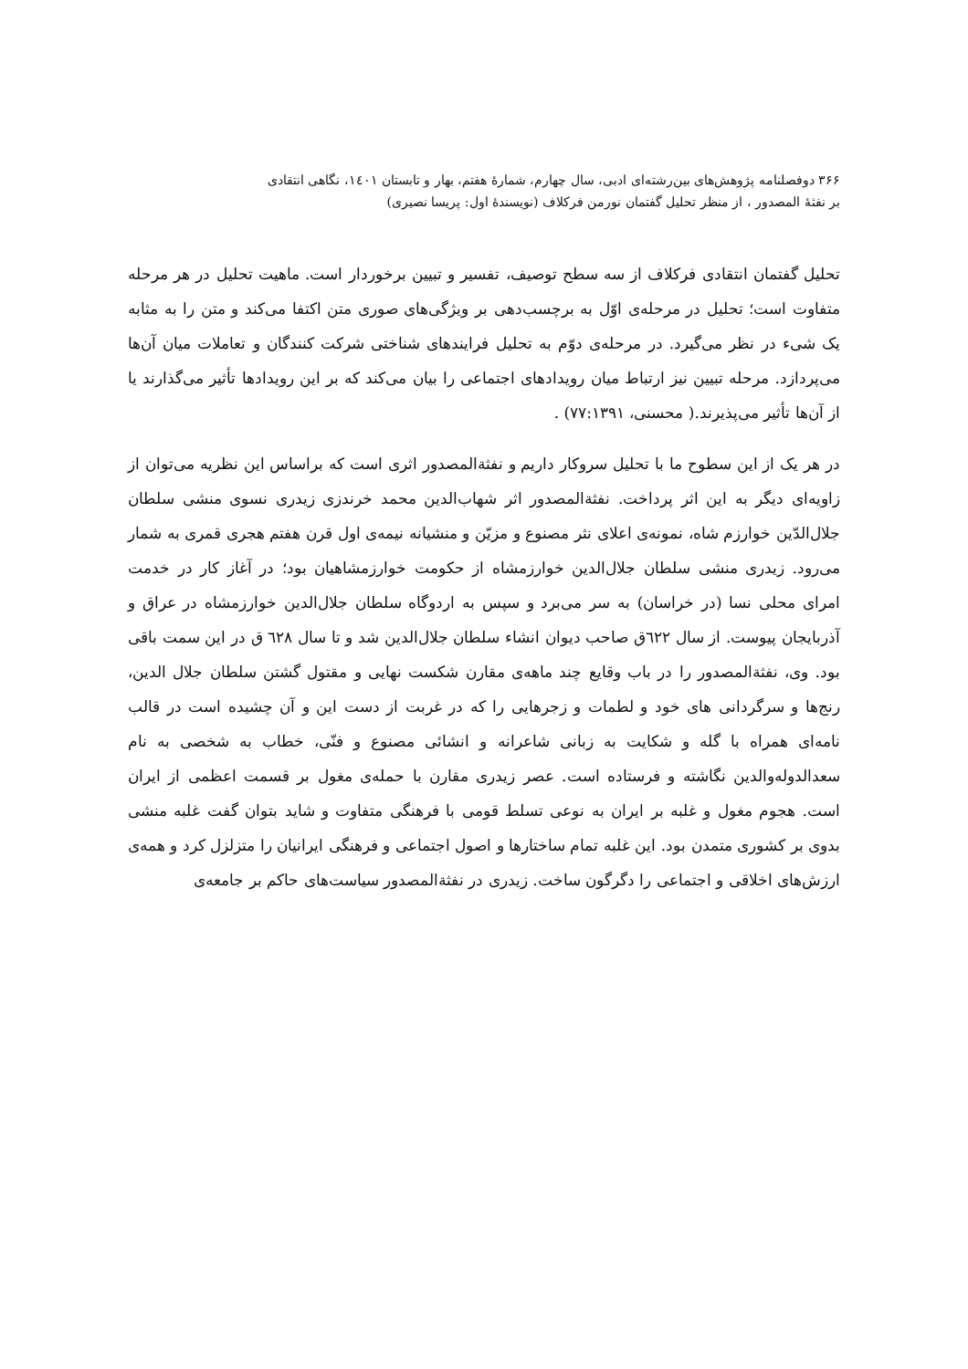۳۶۶ دوفصلنامه پژوهش‌های بین‌رشته‌ای ادبی، سال چهارم، شمارهٔ هفتم، بهار و تابستان ۱٤۰۱، نگاهی انتقادی
بر نفثهٔ المصدور ، از منظر تحلیل گفتمان نورمن فرکلاف (نویسندهٔ اول: پریسا نصیری)
تحلیل گفتمان انتقادی فرکلاف از سه سطح توصیف، تفسیر و تبیین برخوردار است. ماهیت تحلیل در هر مرحله متفاوت است؛ تحلیل در مرحله‌ی اوّل به برچسب‌دهی بر ویژگی‌های صوری متن اکتفا می‌کند و متن را به مثابه یک شیء در نظر می‌گیرد. در مرحله‌ی دوّم به تحلیل فرایندهای شناختی شرکت کنندگان و تعاملات میان آن‌ها می‌پردازد. مرحله تبیین نیز ارتباط میان رویدادهای اجتماعی را بیان می‌کند که بر این رویدادها تأثیر می‌گذارند یا از آن‌ها تأثیر می‌پذیرند.( محسنی، ۷۷:۱۳۹۱) .
در هر یک از این سطوح ما با تحلیل سروکار داریم و نفثةالمصدور اثری است که براساس این نظریه می‌توان از زاویه‌ای دیگر به این اثر پرداخت. نفثةالمصدور اثر شهاب‌الدین محمد خرندزی زیدری نسوی منشی سلطان جلال‌الدّین خوارزم شاه، نمونه‌ی اعلای نثر مصنوع و مزیّن و منشیانه نیمه‌ی اول قرن هفتم هجری قمری به شمار می‌رود. زیدری منشی سلطان جلال‌الدین خوارزمشاه از حکومت خوارزمشاهیان بود؛ در آغاز کار در خدمت امرای محلی نسا (در خراسان) به سر می‌برد و سپس به اردوگاه سلطان جلال‌الدین خوارزمشاه در عراق و آذربایجان پیوست. از سال ٦٢٢ق صاحب دیوان انشاء سلطان جلال‌الدین شد و تا سال ٦٢٨ ق در این سمت باقی بود. وی، نفثةالمصدور را در باب وقایع چند ماهه‌ی مقارن شکست نهایی و مقتول گشتن سلطان جلال الدین، رنج‌ها و سرگردانی های خود و لطمات و زجرهایی را که در غربت از دست این و آن چشیده است در قالب نامه‌ای همراه با گله و شکایت به زبانی شاعرانه و انشائی مصنوع و فنّی، خطاب به شخصی به نام سعدالدوله‌والدین نگاشته و فرستاده است. عصر زیدری مقارن با حمله‌ی مغول بر قسمت اعظمی از ایران است. هجوم مغول و غلبه بر ایران به نوعی تسلط قومی با فرهنگی متفاوت و شاید بتوان گفت غلبه منشی بدوی بر کشوری متمدن بود. این غلبه تمام ساختارها و اصول اجتماعی و فرهنگی ایرانیان را متزلزل کرد و همه‌ی ارزش‌های اخلاقی و اجتماعی را دگرگون ساخت. زیدری در نفثةالمصدور سیاست‌های حاکم بر جامعه‌ی